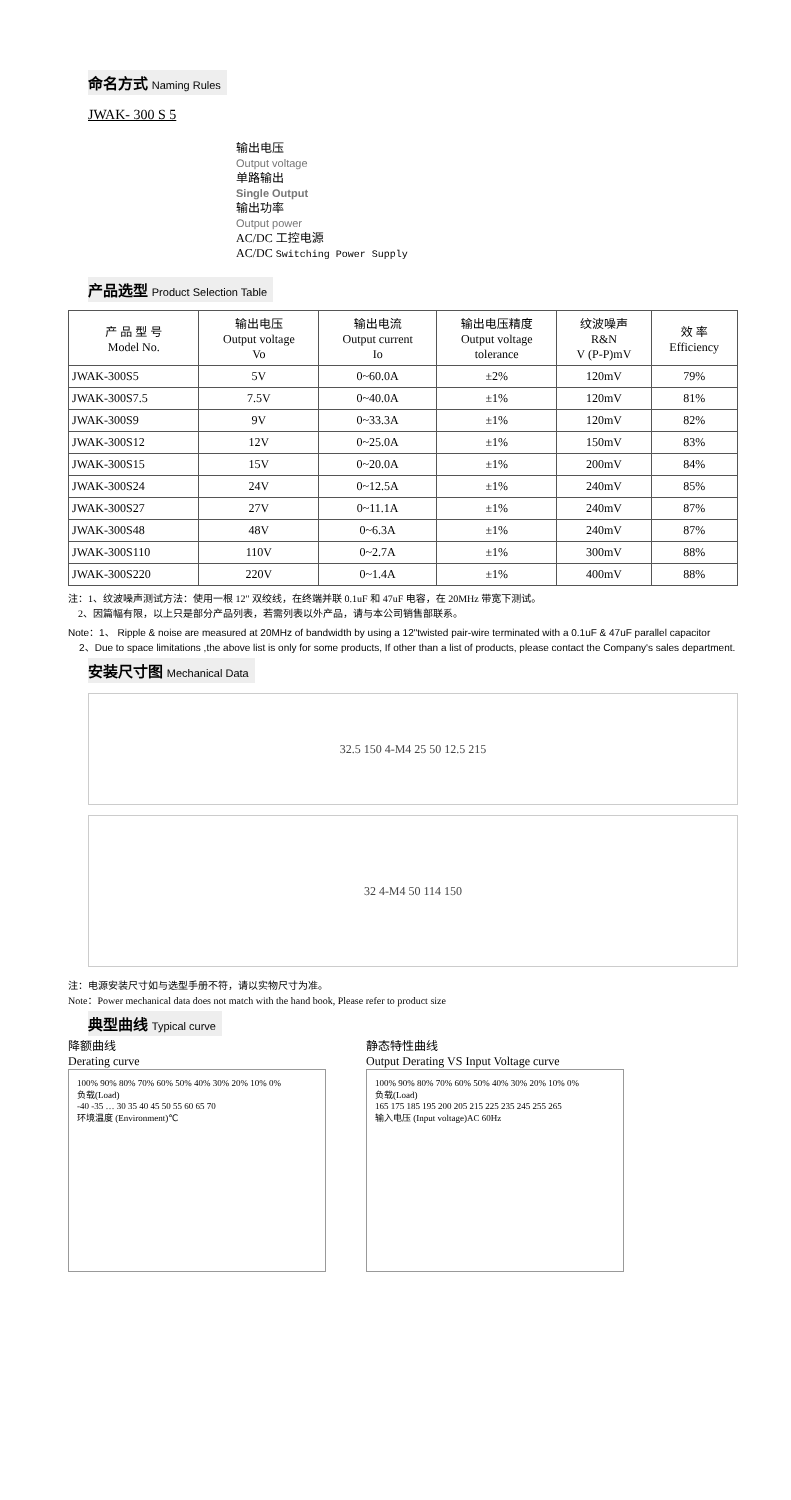命名方式 Naming Rules
JWAK- 300 S 5
输出电压
Output voltage
单路输出
Single Output
输出功率
Output power
AC/DC 工控电源
AC/DC Switching Power Supply
产品选型 Product Selection Table
| 产 品 型 号 Model No. | 输出电压 Output voltage Vo | 输出电流 Output current Io | 输出电压精度 Output voltage tolerance | 纹波噪声 R&N V (P-P)mV | 效 率 Efficiency |
| --- | --- | --- | --- | --- | --- |
| JWAK-300S5 | 5V | 0~60.0A | ±2% | 120mV | 79% |
| JWAK-300S7.5 | 7.5V | 0~40.0A | ±1% | 120mV | 81% |
| JWAK-300S9 | 9V | 0~33.3A | ±1% | 120mV | 82% |
| JWAK-300S12 | 12V | 0~25.0A | ±1% | 150mV | 83% |
| JWAK-300S15 | 15V | 0~20.0A | ±1% | 200mV | 84% |
| JWAK-300S24 | 24V | 0~12.5A | ±1% | 240mV | 85% |
| JWAK-300S27 | 27V | 0~11.1A | ±1% | 240mV | 87% |
| JWAK-300S48 | 48V | 0~6.3A | ±1% | 240mV | 87% |
| JWAK-300S110 | 110V | 0~2.7A | ±1% | 300mV | 88% |
| JWAK-300S220 | 220V | 0~1.4A | ±1% | 400mV | 88% |
注：1、纹波噪声测试方法：使用一根 12" 双绞线，在终端并联 0.1uF 和 47uF 电容，在 20MHz 带宽下测试。
2、因篇幅有限，以上只是部分产品列表，若需列表以外产品，请与本公司销售部联系。
Note：1、 Ripple & noise are measured at 20MHz of bandwidth by using a 12"twisted pair-wire terminated with a 0.1uF & 47uF parallel capacitor
2、Due to space limitations ,the above list is only for some products, If other than a list of products, please contact the Company's sales department.
安装尺寸图 Mechanical Data
32.5 150 4-M4 25 50 12.5 215
32 4-M4 50 114 150
注：电源安装尺寸如与选型手册不符，请以实物尺寸为准。
Note：Power mechanical data does not match with the hand book, Please refer to product size
典型曲线 Typical curve
降额曲线
Derating curve
100% 90% 80% 70% 60% 50% 40% 30% 20% 10% 0%
负载(Load)
-40 -35 … 30 35 40 45 50 55 60 65 70
环境温度 (Environment)℃
静态特性曲线
Output Derating VS Input Voltage curve
100% 90% 80% 70% 60% 50% 40% 30% 20% 10% 0%
负载(Load)
165 175 185 195 200 205 215 225 235 245 255 265
输入电压 (Input voltage)AC 60Hz